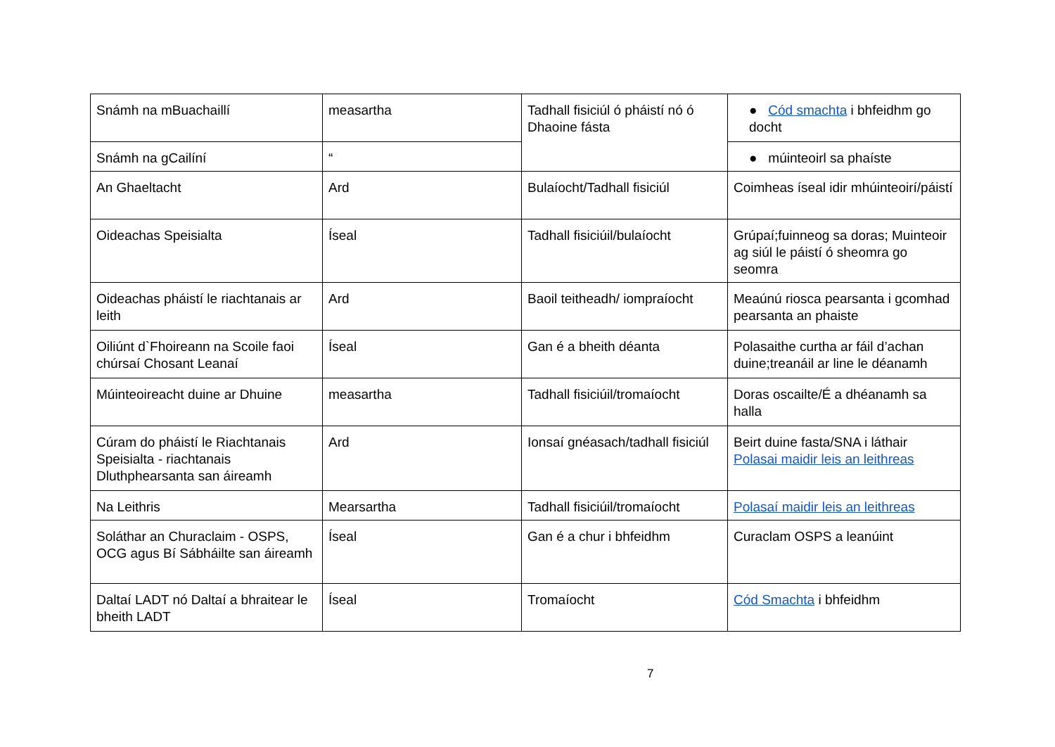| Snámh na mBuachaillí | measartha | Tadhall fisiciúl ó pháistí nó ó Dhaoine fásta | ● Cód smachta i bhfeidhm go docht |
| Snámh na gCailíní | “ | | ● múinteoirl sa phaíste |
| An Ghaeltacht | Ard | Bulaíocht/Tadhall fisiciúl | Coimheas íseal idir mhúinteoirí/páistí |
| Oideachas Speisialta | Íseal | Tadhall fisiciúil/bulaíocht | Grúpaí;fuinneog sa doras; Muinteoir ag siúl le páistí ó sheomra go seomra |
| Oideachas pháistí le riachtanais ar leith | Ard | Baoil teitheadh/ iompraíocht | Meaúnú riosca pearsanta i gcomhad pearsanta an phaiste |
| Oiliúnt d`Fhoireann na Scoile faoi chúrsaí Chosant Leanaí | Íseal | Gan é a bheith déanta | Polasaithe curtha ar fáil d’achan duine;treanáil ar line le déanamh |
| Múinteoireacht duine ar Dhuine | measartha | Tadhall fisiciúil/tromaíocht | Doras oscailte/É a dhéanamh sa halla |
| Cúram do pháistí le Riachtanais Speisialta - riachtanais Dluthphearsanta san áireamh | Ard | Ionsaí gnéasach/tadhall fisiciúl | Beirt duine fasta/SNA i láthair Polasai maidir leis an leithreas |
| Na Leithris | Mearsartha | Tadhall fisiciúil/tromaíocht | Polasaí maidir leis an leithreas |
| Soláthar an Churaclaim - OSPS, OCG agus Bí Sábháilte san áireamh | Íseal | Gan é a chur i bhfeidhm | Curaclam OSPS a leanúint |
| Daltaí LADT nó Daltaí a bhraitear le bheith LADT | Íseal | Tromaíocht | Cód Smachta i bhfeidhm |
7